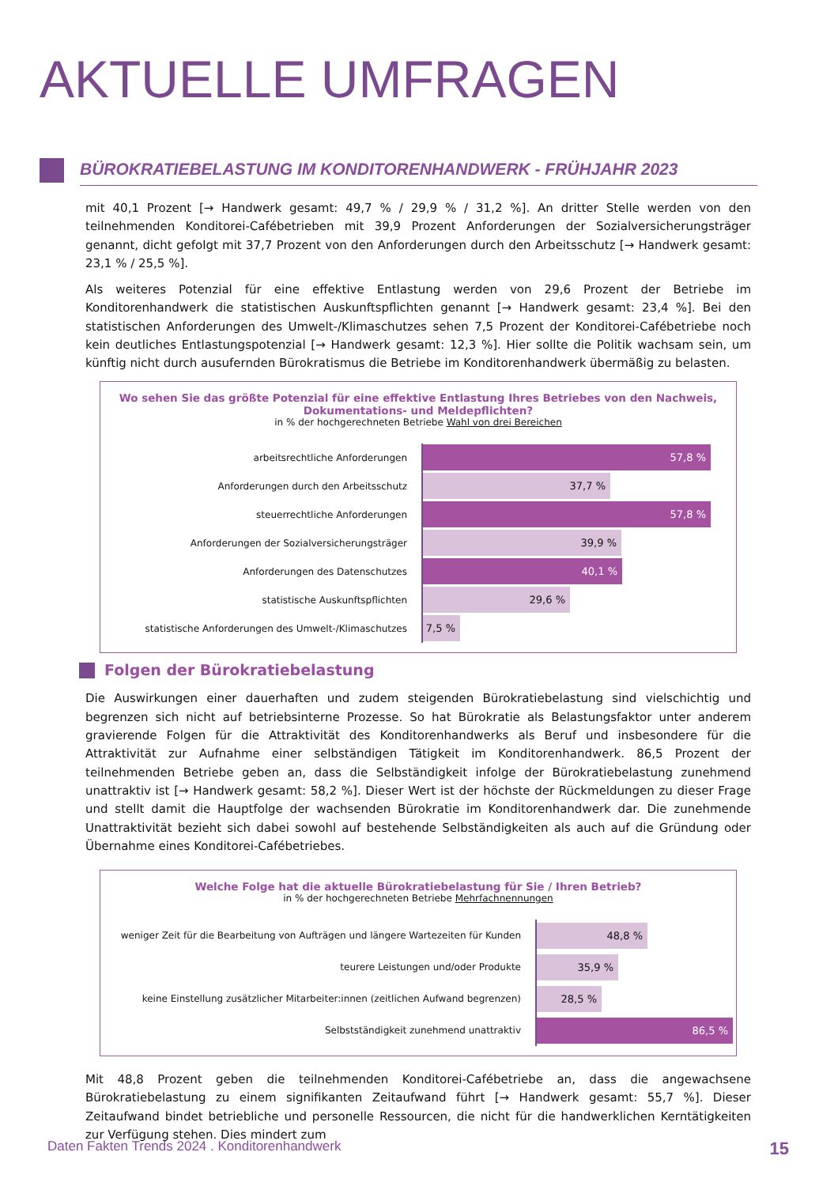AKTUELLE UMFRAGEN
BÜROKRATIEBELASTUNG IM KONDITORENHANDWERK - FRÜHJAHR 2023
mit 40,1 Prozent [→ Handwerk gesamt: 49,7 % / 29,9 % / 31,2 %]. An dritter Stelle werden von den teilnehmenden Konditorei-Cafébetrieben mit 39,9 Prozent Anforderungen der Sozialversicherungsträger genannt, dicht gefolgt mit 37,7 Prozent von den Anforderungen durch den Arbeitsschutz [→ Handwerk gesamt: 23,1 % / 25,5 %].
Als weiteres Potenzial für eine effektive Entlastung werden von 29,6 Prozent der Betriebe im Konditorenhandwerk die statistischen Auskunftspflichten genannt [→ Handwerk gesamt: 23,4 %]. Bei den statistischen Anforderungen des Umwelt-/Klimaschutzes sehen 7,5 Prozent der Konditorei-Cafébetriebe noch kein deutliches Entlastungspotenzial [→ Handwerk gesamt: 12,3 %]. Hier sollte die Politik wachsam sein, um künftig nicht durch ausufernden Bürokratismus die Betriebe im Konditorenhandwerk übermäßig zu belasten.
Wo sehen Sie das größte Potenzial für eine effektive Entlastung Ihres Betriebes von den Nachweis, Dokumentations- und Meldepflichten?
in % der hochgerechneten Betriebe Wahl von drei Bereichen
arbeitsrechtliche Anforderungen
57,8 %
Anforderungen durch den Arbeitsschutz
37,7 %
steuerrechtliche Anforderungen
57,8 %
Anforderungen der Sozialversicherungsträger
39,9 %
Anforderungen des Datenschutzes
40,1 %
statistische Auskunftspflichten
29,6 %
statistische Anforderungen des Umwelt-/Klimaschutzes
7,5 %
Folgen der Bürokratiebelastung
Die Auswirkungen einer dauerhaften und zudem steigenden Bürokratiebelastung sind vielschichtig und begrenzen sich nicht auf betriebsinterne Prozesse. So hat Bürokratie als Belastungsfaktor unter anderem gravierende Folgen für die Attraktivität des Konditorenhandwerks als Beruf und insbesondere für die Attraktivität zur Aufnahme einer selbständigen Tätigkeit im Konditorenhandwerk. 86,5 Prozent der teilnehmenden Betriebe geben an, dass die Selbständigkeit infolge der Bürokratiebelastung zunehmend unattraktiv ist [→ Handwerk gesamt: 58,2 %]. Dieser Wert ist der höchste der Rückmeldungen zu dieser Frage und stellt damit die Hauptfolge der wachsenden Bürokratie im Konditorenhandwerk dar. Die zunehmende Unattraktivität bezieht sich dabei sowohl auf bestehende Selbständigkeiten als auch auf die Gründung oder Übernahme eines Konditorei-Cafébetriebes.
Welche Folge hat die aktuelle Bürokratiebelastung für Sie / Ihren Betrieb?
in % der hochgerechneten Betriebe Mehrfachnennungen
weniger Zeit für die Bearbeitung von Aufträgen und längere Wartezeiten für Kunden
48,8 %
teurere Leistungen und/oder Produkte
35,9 %
keine Einstellung zusätzlicher Mitarbeiter:innen (zeitlichen Aufwand begrenzen)
28,5 %
Selbstständigkeit zunehmend unattraktiv
86,5 %
Mit 48,8 Prozent geben die teilnehmenden Konditorei-Cafébetriebe an, dass die angewachsene Bürokratiebelastung zu einem signifikanten Zeitaufwand führt [→ Handwerk gesamt: 55,7 %]. Dieser Zeitaufwand bindet betriebliche und personelle Ressourcen, die nicht für die handwerklichen Kerntätigkeiten zur Verfügung stehen. Dies mindert zum
Daten Fakten Trends 2024 . Konditorenhandwerk 15